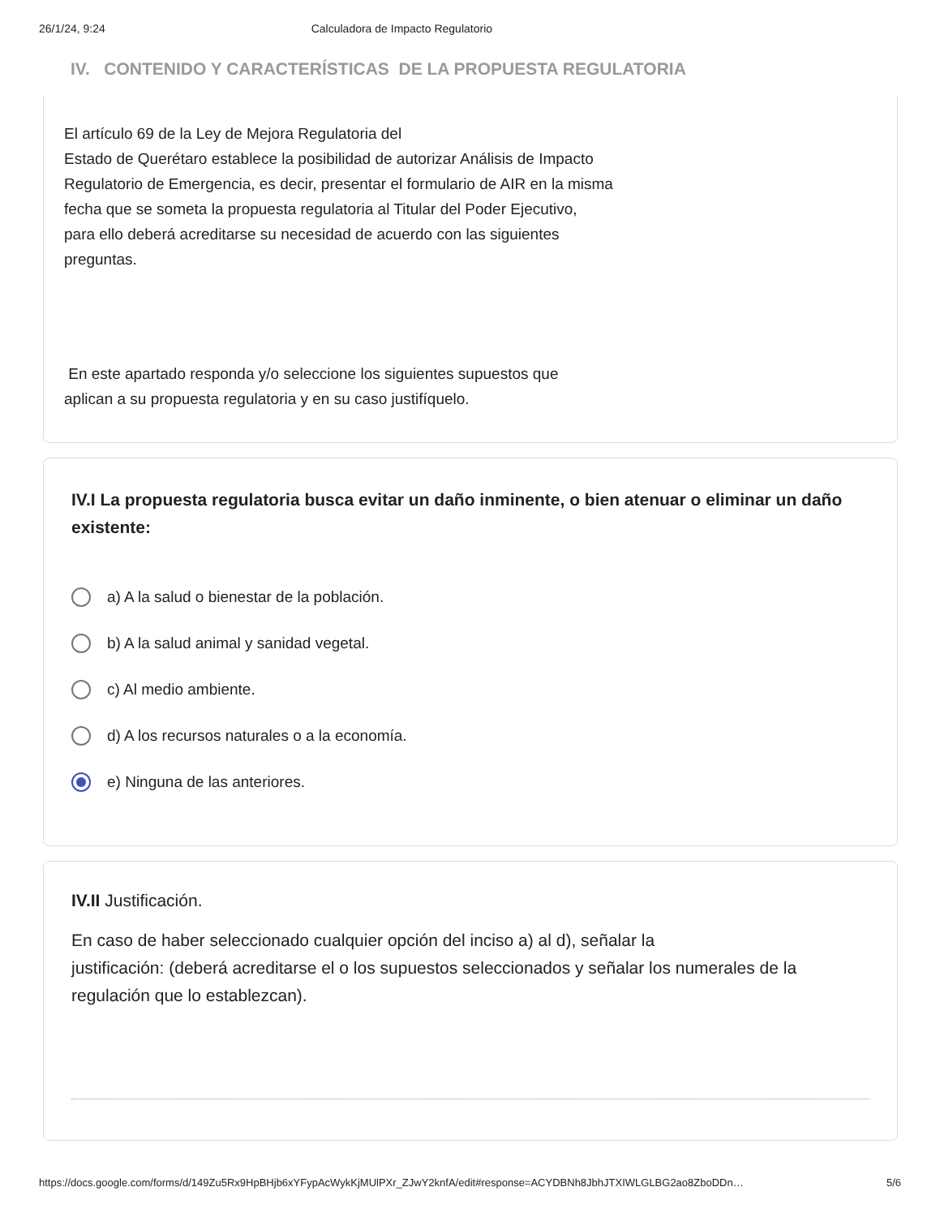26/1/24, 9:24 Calculadora de Impacto Regulatorio
IV. CONTENIDO Y CARACTERÍSTICAS DE LA PROPUESTA REGULATORIA
El artículo 69 de la Ley de Mejora Regulatoria del
Estado de Querétaro establece la posibilidad de autorizar Análisis de Impacto
Regulatorio de Emergencia, es decir, presentar el formulario de AIR en la misma
fecha que se someta la propuesta regulatoria al Titular del Poder Ejecutivo,
para ello deberá acreditarse su necesidad de acuerdo con las siguientes
preguntas.
En este apartado responda y/o seleccione los siguientes supuestos que
aplican a su propuesta regulatoria y en su caso justifíquelo.
IV.I La propuesta regulatoria busca evitar un daño inminente, o bien atenuar o eliminar un daño existente:
a) A la salud o bienestar de la población.
b) A la salud animal y sanidad vegetal.
c) Al medio ambiente.
d) A los recursos naturales o a la economía.
e) Ninguna de las anteriores.
IV.II Justificación.
En caso de haber seleccionado cualquier opción del inciso a) al d), señalar la
justificación: (deberá acreditarse el o los supuestos seleccionados y señalar los numerales de la regulación que lo establezcan).
https://docs.google.com/forms/d/149Zu5Rx9HpBHjb6xYFypAcWykKjMUlPXr_ZJwY2knfA/edit#response=ACYDBNh8JbhJTXIWLGLBG2ao8ZboDDn… 5/6